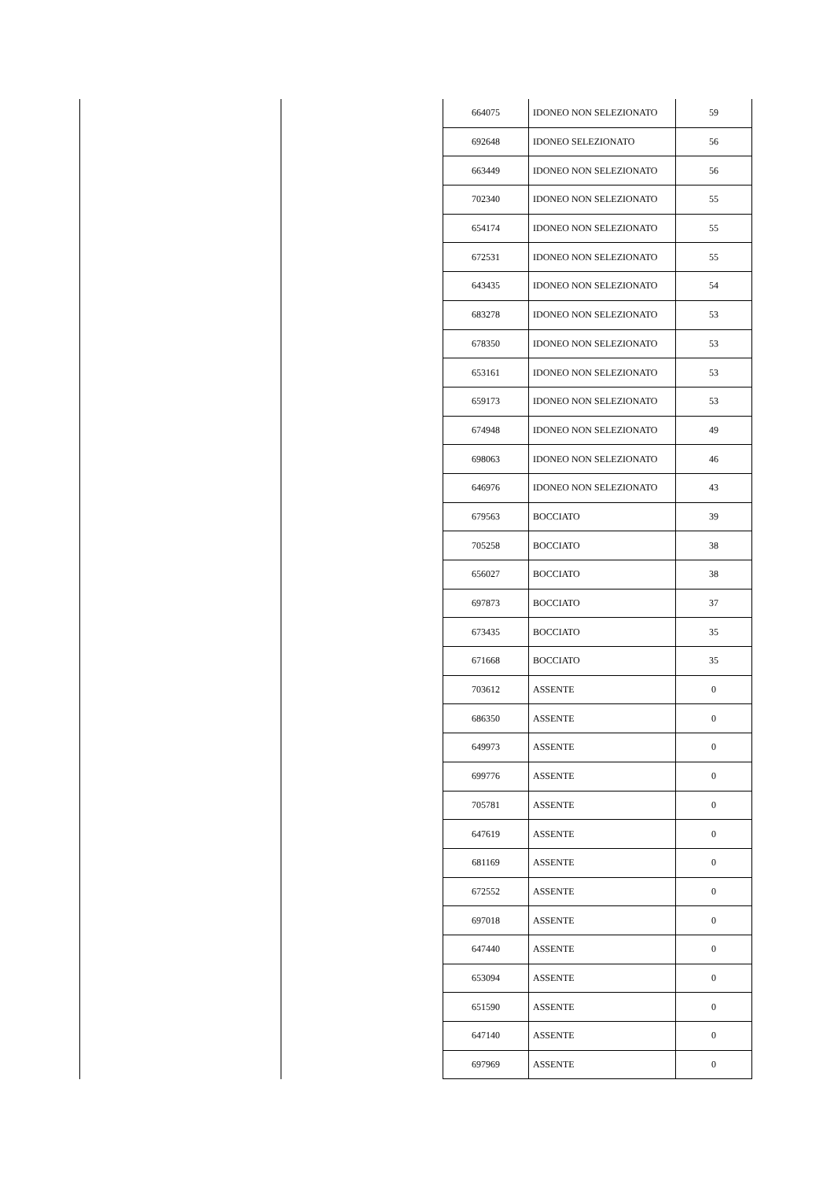| | | 664075 | IDONEO NON SELEZIONATO | 59 |
| | | 692648 | IDONEO SELEZIONATO | 56 |
| | | 663449 | IDONEO NON SELEZIONATO | 56 |
| | | 702340 | IDONEO NON SELEZIONATO | 55 |
| | | 654174 | IDONEO NON SELEZIONATO | 55 |
| | | 672531 | IDONEO NON SELEZIONATO | 55 |
| | | 643435 | IDONEO NON SELEZIONATO | 54 |
| | | 683278 | IDONEO NON SELEZIONATO | 53 |
| | | 678350 | IDONEO NON SELEZIONATO | 53 |
| | | 653161 | IDONEO NON SELEZIONATO | 53 |
| | | 659173 | IDONEO NON SELEZIONATO | 53 |
| | | 674948 | IDONEO NON SELEZIONATO | 49 |
| | | 698063 | IDONEO NON SELEZIONATO | 46 |
| | | 646976 | IDONEO NON SELEZIONATO | 43 |
| | | 679563 | BOCCIATO | 39 |
| | | 705258 | BOCCIATO | 38 |
| | | 656027 | BOCCIATO | 38 |
| | | 697873 | BOCCIATO | 37 |
| | | 673435 | BOCCIATO | 35 |
| | | 671668 | BOCCIATO | 35 |
| | | 703612 | ASSENTE | 0 |
| | | 686350 | ASSENTE | 0 |
| | | 649973 | ASSENTE | 0 |
| | | 699776 | ASSENTE | 0 |
| | | 705781 | ASSENTE | 0 |
| | | 647619 | ASSENTE | 0 |
| | | 681169 | ASSENTE | 0 |
| | | 672552 | ASSENTE | 0 |
| | | 697018 | ASSENTE | 0 |
| | | 647440 | ASSENTE | 0 |
| | | 653094 | ASSENTE | 0 |
| | | 651590 | ASSENTE | 0 |
| | | 647140 | ASSENTE | 0 |
| | | 697969 | ASSENTE | 0 |